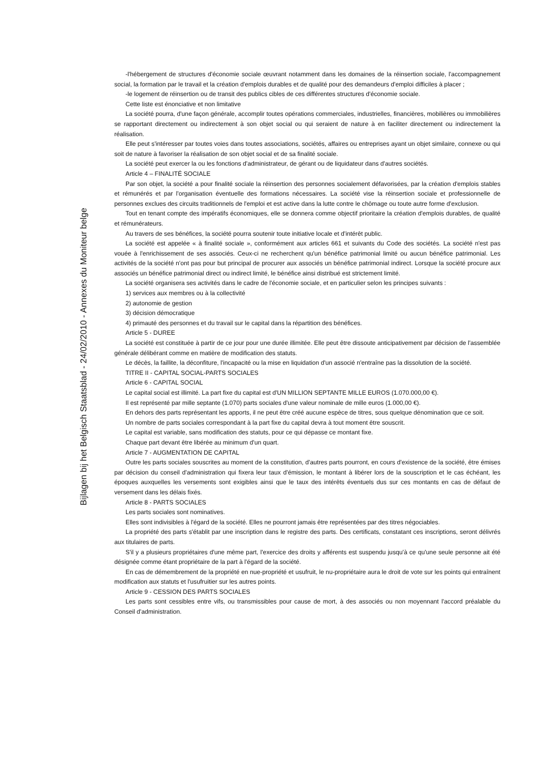Bijlagen bij het Belgisch Staatsblad - 24/02/2010 - Annexes du Moniteur belge
-l'hébergement de structures d'économie sociale œuvrant notamment dans les domaines de la réinsertion sociale, l'accompagnement social, la formation par le travail et la création d'emplois durables et de qualité pour des demandeurs d'emploi difficiles à placer ;
-le logement de réinsertion ou de transit des publics cibles de ces différentes structures d'économie sociale.
Cette liste est énonciative et non limitative
La société pourra, d'une façon générale, accomplir toutes opérations commerciales, industrielles, financières, mobilières ou immobilières se rapportant directement ou indirectement à son objet social ou qui seraient de nature à en faciliter directement ou indirectement la réalisation.
Elle peut s'intéresser par toutes voies dans toutes associations, sociétés, affaires ou entreprises ayant un objet similaire, connexe ou qui soit de nature à favoriser la réalisation de son objet social et de sa finalité sociale.
La société peut exercer la ou les fonctions d'administrateur, de gérant ou de liquidateur dans d'autres sociétés.
Article 4 – FINALITÉ SOCIALE
Par son objet, la société a pour finalité sociale la réinsertion des personnes socialement défavorisées, par la création d'emplois stables et rémunérés et par l'organisation éventuelle des formations nécessaires. La société vise la réinsertion sociale et professionnelle de personnes exclues des circuits traditionnels de l'emploi et est active dans la lutte contre le chômage ou toute autre forme d'exclusion.
Tout en tenant compte des impératifs économiques, elle se donnera comme objectif prioritaire la création d'emplois durables, de qualité et rémunérateurs.
Au travers de ses bénéfices, la société pourra soutenir toute initiative locale et d'intérêt public.
La société est appelée « à finalité sociale », conformément aux articles 661 et suivants du Code des sociétés. La société n'est pas vouée à l'enrichissement de ses associés. Ceux-ci ne recherchent qu'un bénéfice patrimonial limité ou aucun bénéfice patrimonial. Les activités de la société n'ont pas pour but principal de procurer aux associés un bénéfice patrimonial indirect. Lorsque la société procure aux associés un bénéfice patrimonial direct ou indirect limité, le bénéfice ainsi distribué est strictement limité.
La société organisera ses activités dans le cadre de l'économie sociale, et en particulier selon les principes suivants :
1) services aux membres ou à la collectivité
2) autonomie de gestion
3) décision démocratique
4) primauté des personnes et du travail sur le capital dans la répartition des bénéfices.
Article 5 - DUREE
La société est constituée à partir de ce jour pour une durée illimitée. Elle peut être dissoute anticipativement par décision de l'assemblée générale délibérant comme en matière de modification des statuts.
Le décès, la faillite, la déconfiture, l'incapacité ou la mise en liquidation d'un associé n'entraîne pas la dissolution de la société.
TITRE II - CAPITAL SOCIAL-PARTS SOCIALES
Article 6 - CAPITAL SOCIAL
Le capital social est illimité. La part fixe du capital est d'UN MILLION SEPTANTE MILLE EUROS (1.070.000,00 €).
Il est représenté par mille septante (1.070) parts sociales d'une valeur nominale de mille euros (1.000,00 €).
En dehors des parts représentant les apports, il ne peut être créé aucune espèce de titres, sous quelque dénomination que ce soit.
Un nombre de parts sociales correspondant à la part fixe du capital devra à tout moment être souscrit.
Le capital est variable, sans modification des statuts, pour ce qui dépasse ce montant fixe.
Chaque part devant être libérée au minimum d'un quart.
Article 7 - AUGMENTATION DE CAPITAL
Outre les parts sociales souscrites au moment de la constitution, d'autres parts pourront, en cours d'existence de la société, être émises par décision du conseil d'administration qui fixera leur taux d'émission, le montant à libérer lors de la souscription et le cas échéant, les époques auxquelles les versements sont exigibles ainsi que le taux des intérêts éventuels dus sur ces montants en cas de défaut de versement dans les délais fixés.
Article 8 - PARTS SOCIALES
Les parts sociales sont nominatives.
Elles sont indivisibles à l'égard de la société. Elles ne pourront jamais être représentées par des titres négociables.
La propriété des parts s'établit par une inscription dans le registre des parts. Des certificats, constatant ces inscriptions, seront délivrés aux titulaires de parts.
S'il y a plusieurs propriétaires d'une même part, l'exercice des droits y afférents est suspendu jusqu'à ce qu'une seule personne ait été désignée comme étant propriétaire de la part à l'égard de la société.
En cas de démembrement de la propriété en nue-propriété et usufruit, le nu-propriétaire aura le droit de vote sur les points qui entraînent modification aux statuts et l'usufruitier sur les autres points.
Article 9 - CESSION DES PARTS SOCIALES
Les parts sont cessibles entre vifs, ou transmissibles pour cause de mort, à des associés ou non moyennant l'accord préalable du Conseil d'administration.